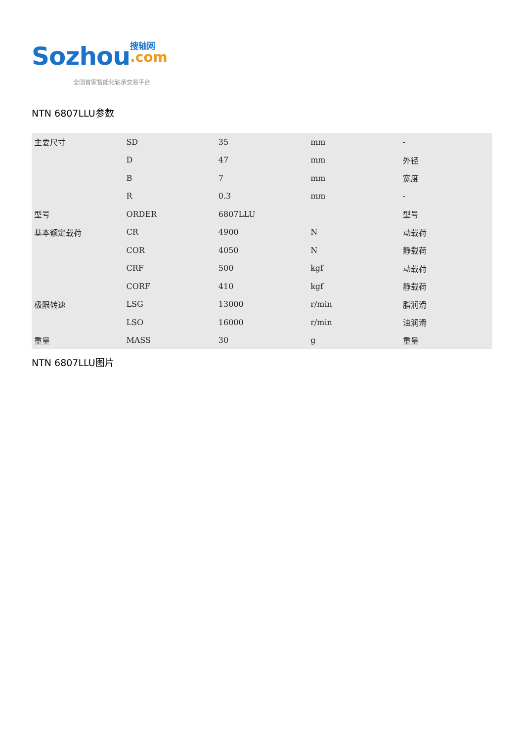Sozhou 搜轴网
.com
全国首家智能化轴承交易平台
NTN 6807LLU参数
| 主要尺寸 | SD | 35 | mm | - |
| | D | 47 | mm | 外径 |
| | B | 7 | mm | 宽度 |
| | R | 0.3 | mm | - |
| 型号 | ORDER | 6807LLU | | 型号 |
| 基本额定载荷 | CR | 4900 | N | 动载荷 |
| | COR | 4050 | N | 静载荷 |
| | CRF | 500 | kgf | 动载荷 |
| | CORF | 410 | kgf | 静载荷 |
| 极限转速 | LSG | 13000 | r/min | 脂润滑 |
| | LSO | 16000 | r/min | 油润滑 |
| 重量 | MASS | 30 | g | 重量 |
NTN 6807LLU图片